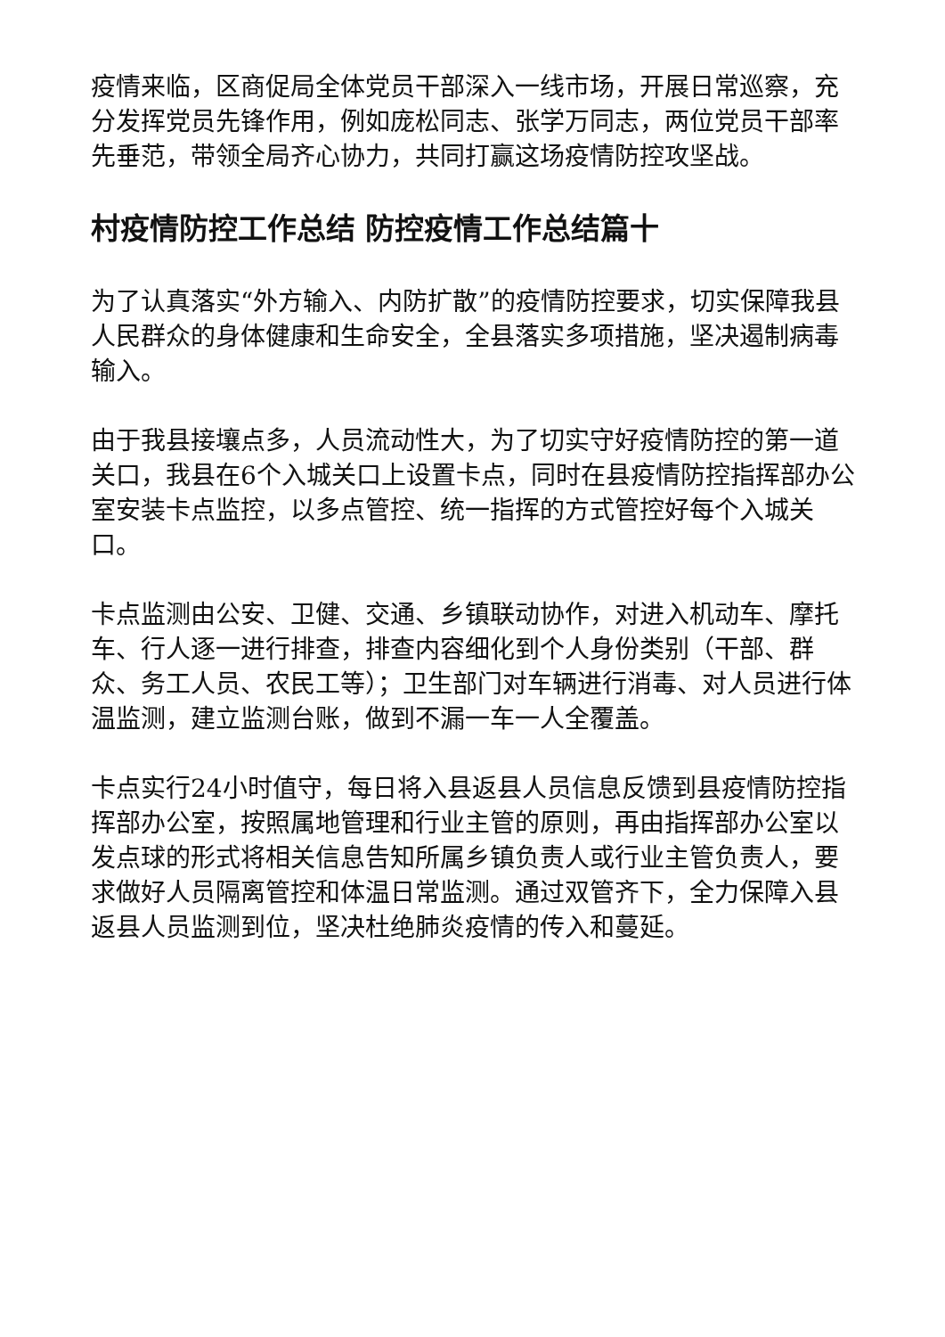疫情来临，区商促局全体党员干部深入一线市场，开展日常巡察，充分发挥党员先锋作用，例如庞松同志、张学万同志，两位党员干部率先垂范，带领全局齐心协力，共同打赢这场疫情防控攻坚战。
村疫情防控工作总结 防控疫情工作总结篇十
为了认真落实“外方输入、内防扩散”的疫情防控要求，切实保障我县人民群众的身体健康和生命安全，全县落实多项措施，坚决遏制病毒输入。
由于我县接壤点多，人员流动性大，为了切实守好疫情防控的第一道关口，我县在6个入城关口上设置卡点，同时在县疫情防控指挥部办公室安装卡点监控，以多点管控、统一指挥的方式管控好每个入城关口。
卡点监测由公安、卫健、交通、乡镇联动协作，对进入机动车、摩托车、行人逐一进行排查，排查内容细化到个人身份类别（干部、群众、务工人员、农民工等）；卫生部门对车辆进行消毒、对人员进行体温监测，建立监测台账，做到不漏一车一人全覆盖。
卡点实行24小时值守，每日将入县返县人员信息反馈到县疫情防控指挥部办公室，按照属地管理和行业主管的原则，再由指挥部办公室以发点球的形式将相关信息告知所属乡镇负责人或行业主管负责人，要求做好人员隔离管控和体温日常监测。通过双管齐下，全力保障入县返县人员监测到位，坚决杜绝肺炎疫情的传入和蔓延。